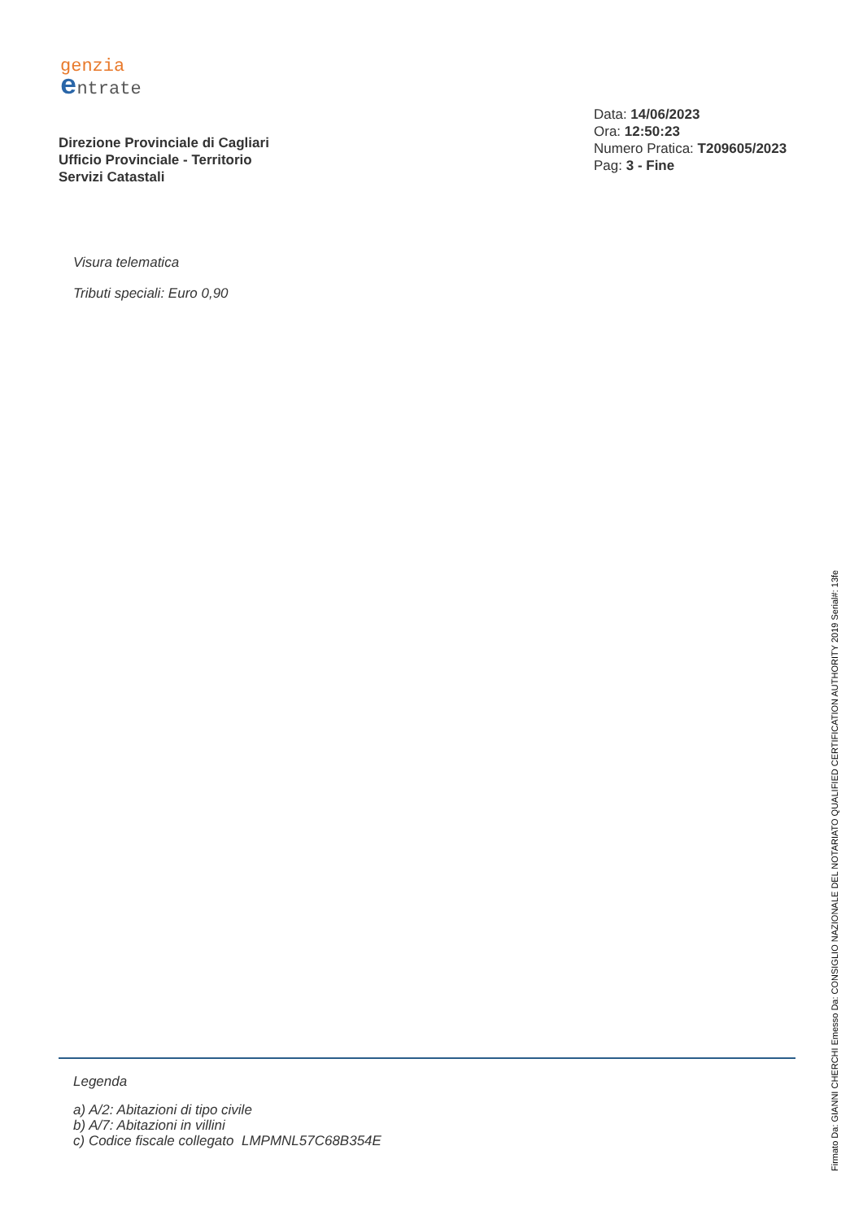genzia
entrate
Direzione Provinciale di Cagliari
Ufficio Provinciale - Territorio
Servizi Catastali
Data: 14/06/2023
Ora: 12:50:23
Numero Pratica: T209605/2023
Pag: 3 - Fine
Visura telematica
Tributi speciali: Euro 0,90
Legenda
a) A/2: Abitazioni di tipo civile
b) A/7: Abitazioni in villini
c) Codice fiscale collegato LMPMNL57C68B354E
Firmato Da: GIANNI CHERCHI Emesso Da: CONSIGLIO NAZIONALE DEL NOTARIATO QUALIFIED CERTIFICATION AUTHORITY 2019 Serial#: 13fe